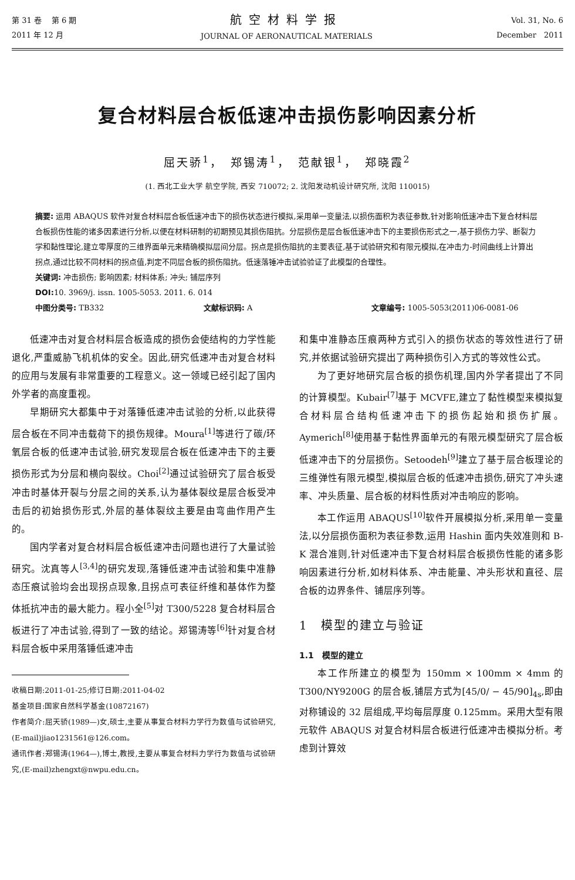第 31 卷　 第 6 期
2011 年 12 月
航空材料学报
JOURNAL OF AERONAUTICAL MATERIALS
Vol. 31, No. 6
December　2011
复合材料层合板低速冲击损伤影响因素分析
屈天骄<sup>1</sup>，　郑锡涛<sup>1</sup>，　范献银<sup>1</sup>，　郑晓霞<sup>2</sup>
(1. 西北工业大学 航空学院, 西安 710072; 2. 沈阳发动机设计研究所, 沈阳 110015)
摘要: 运用 ABAQUS 软件对复合材料层合板低速冲击下的损伤状态进行模拟,采用单一变量法,以损伤面积为表征参数,针对影响低速冲击下复合材料层合板损伤性能的诸多因素进行分析,以便在材料研制的初期预见其损伤阻抗。分层损伤是层合板低速冲击下的主要损伤形式之一,基于损伤力学、断裂力学和黏性理论,建立零厚度的三维界面单元来精确模拟层间分层。拐点是损伤阻抗的主要表征,基于试验研究和有限元模拟,在冲击力-时间曲线上计算出拐点,通过比较不同材料的拐点值,判定不同层合板的损伤阻抗。低速落锤冲击试验验证了此模型的合理性。
关键词: 冲击损伤; 影响因素; 材料体系; 冲头; 铺层序列
DOI: 10. 3969/j. issn. 1005-5053. 2011. 6. 014
中图分类号: TB332 文献标识码: A 文章编号: 1005-5053(2011)06-0081-06
低速冲击对复合材料层合板造成的损伤会使结构的力学性能退化,严重威胁飞机机体的安全。因此,研究低速冲击对复合材料的应用与发展有非常重要的工程意义。这一领域已经引起了国内外学者的高度重视。
早期研究大都集中于对落锤低速冲击试验的分析,以此获得层合板在不同冲击载荷下的损伤规律。Moura<sup>[1]</sup>等进行了碳/环氧层合板的低速冲击试验,研究发现层合板在低速冲击下的主要损伤形式为分层和横向裂纹。Choi<sup>[2]</sup>通过试验研究了层合板受冲击时基体开裂与分层之间的关系,认为基体裂纹是层合板受冲击后的初始损伤形式,外层的基体裂纹主要是由弯曲作用产生的。
国内学者对复合材料层合板低速冲击问题也进行了大量试验研究。沈真等人<sup>[3,4]</sup>的研究发现,落锤低速冲击试验和集中准静态压痕试验均会出现拐点现象,且拐点可表征纤维和基体作为整体抵抗冲击的最大能力。程小全<sup>[5]</sup>对 T300/5228 复合材料层合板进行了冲击试验,得到了一致的结论。郑锡涛等<sup>[6]</sup>针对复合材料层合板中采用落锤低速冲击
收稿日期:2011-01-25;修订日期:2011-04-02
基金项目:国家自然科学基金(10872167)
作者简介:屈天骄(1989—)女,硕士,主要从事复合材料力学行为数值与试验研究,(E-mail)jiao1231561@126.com。
通讯作者:郑锡涛(1964—),博士,教授,主要从事复合材料力学行为数值与试验研究,(E-mail)zhengxt@nwpu.edu.cn。
和集中准静态压痕两种方式引入的损伤状态的等效性进行了研究,并依据试验研究提出了两种损伤引入方式的等效性公式。
为了更好地研究层合板的损伤机理,国内外学者提出了不同的计算模型。Kubair<sup>[7]</sup>基于 MCVFE,建立了黏性模型来模拟复合材料层合结构低速冲击下的损伤起始和损伤扩展。Aymerich<sup>[8]</sup>使用基于黏性界面单元的有限元模型研究了层合板低速冲击下的分层损伤。Setoodeh<sup>[9]</sup>建立了基于层合板理论的三维弹性有限元模型,模拟层合板的低速冲击损伤,研究了冲头速率、冲头质量、层合板的材料性质对冲击响应的影响。
本工作运用 ABAQUS<sup>[10]</sup>软件开展模拟分析,采用单一变量法,以分层损伤面积为表征参数,运用 Hashin 面内失效准则和 B-K 混合准则,针对低速冲击下复合材料层合板损伤性能的诸多影响因素进行分析,如材料体系、冲击能量、冲头形状和直径、层合板的边界条件、铺层序列等。
1　模型的建立与验证
1.1　模型的建立
本工作所建立的模型为 150mm × 100mm × 4mm 的 T300/NY9200G 的层合板,铺层方式为[45/0/ − 45/90]<sub>4s</sub>,即由对称铺设的 32 层组成,平均每层厚度 0.125mm。采用大型有限元软件 ABAQUS 对复合材料层合板进行低速冲击模拟分析。考虑到计算效